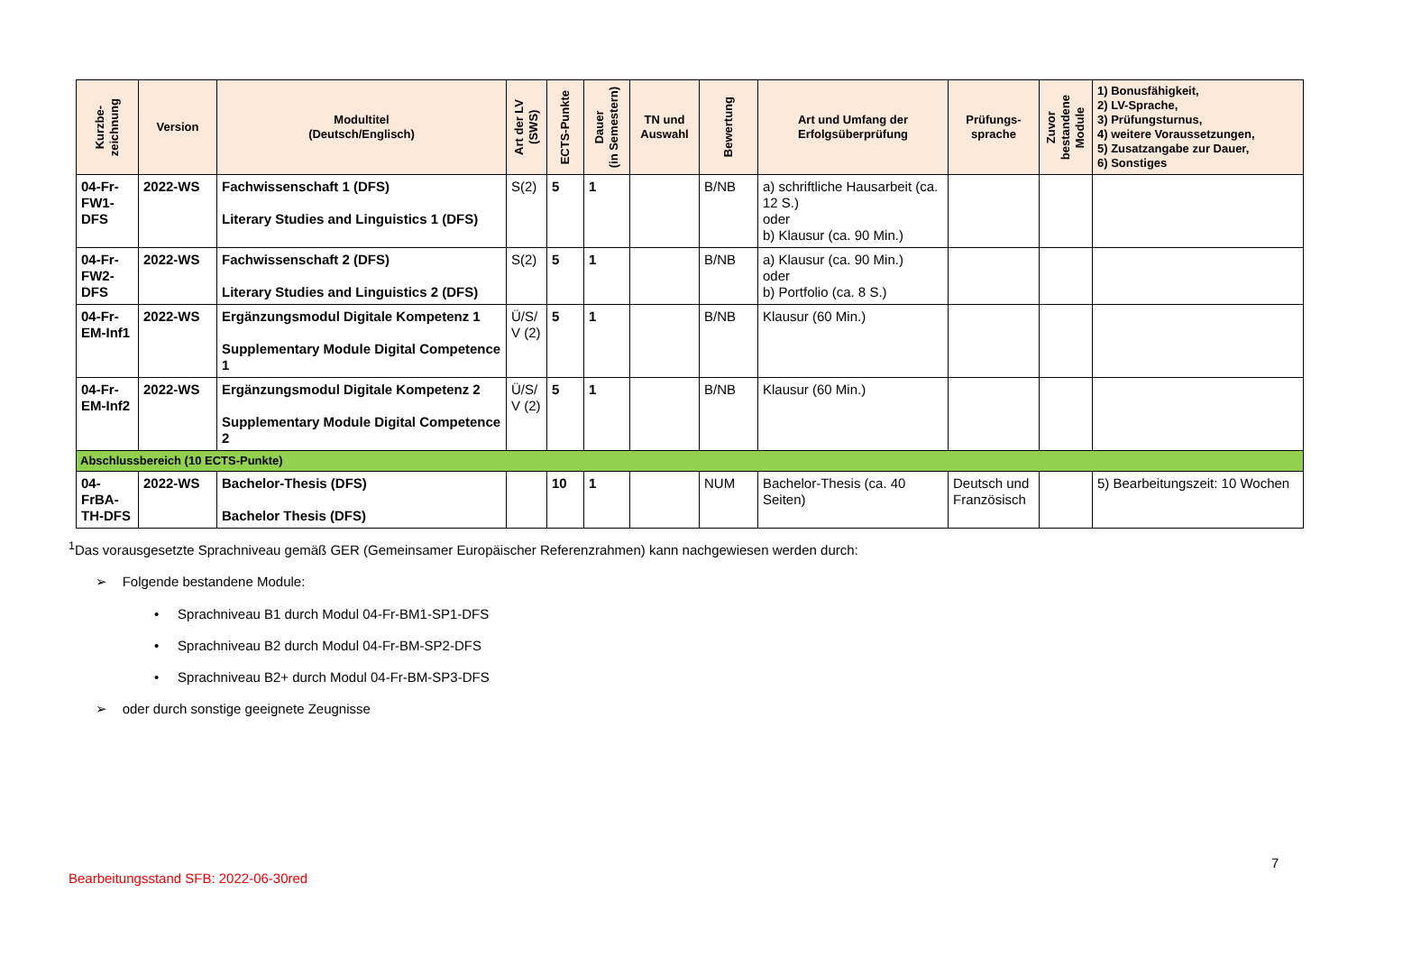| Kurzbe- zeichnung | Version | Modultitel (Deutsch/Englisch) | Art der LV (SWS) | ECTS-Punkte | Dauer (in Semestern) | TN und Auswahl | Bewertung | Art und Umfang der Erfolgsüberprüfung | Prüfungs- sprache | Zuvor bestandene Module | 1) Bonusfähigkeit, 2) LV-Sprache, 3) Prüfungsturnus, 4) weitere Voraussetzungen, 5) Zusatzangabe zur Dauer, 6) Sonstiges |
| --- | --- | --- | --- | --- | --- | --- | --- | --- | --- | --- | --- |
| 04-Fr-FW1-DFS | 2022-WS | Fachwissenschaft 1 (DFS) Literary Studies and Linguistics 1 (DFS) | S(2) | 5 | 1 | | B/NB | a) schriftliche Hausarbeit (ca. 12 S.) oder b) Klausur (ca. 90 Min.) | | | |
| 04-Fr-FW2-DFS | 2022-WS | Fachwissenschaft 2 (DFS) Literary Studies and Linguistics 2 (DFS) | S(2) | 5 | 1 | | B/NB | a) Klausur (ca. 90 Min.) oder b) Portfolio (ca. 8 S.) | | | |
| 04-Fr-EM-Inf1 | 2022-WS | Ergänzungsmodul Digitale Kompetenz 1 Supplementary Module Digital Competence 1 | Ü/S/ V (2) | 5 | 1 | | B/NB | Klausur (60 Min.) | | | |
| 04-Fr-EM-Inf2 | 2022-WS | Ergänzungsmodul Digitale Kompetenz 2 Supplementary Module Digital Competence 2 | Ü/S/ V (2) | 5 | 1 | | B/NB | Klausur (60 Min.) | | | |
| Abschlussbereich (10 ECTS-Punkte) | | | | | | | | | | | |
| 04-FrBA-TH-DFS | 2022-WS | Bachelor-Thesis (DFS) Bachelor Thesis (DFS) | | 10 | 1 | | NUM | Bachelor-Thesis (ca. 40 Seiten) | Deutsch und Französisch | | 5) Bearbeitungszeit: 10 Wochen |
<sup>1</sup> Das vorausgesetzte Sprachniveau gemäß GER (Gemeinsamer Europäischer Referenzrahmen) kann nachgewiesen werden durch:
➢ Folgende bestandene Module:
• Sprachniveau B1 durch Modul 04-Fr-BM1-SP1-DFS
• Sprachniveau B2 durch Modul 04-Fr-BM-SP2-DFS
• Sprachniveau B2+ durch Modul 04-Fr-BM-SP3-DFS
➢ oder durch sonstige geeignete Zeugnisse
7
Bearbeitungsstand SFB: 2022-06-30red